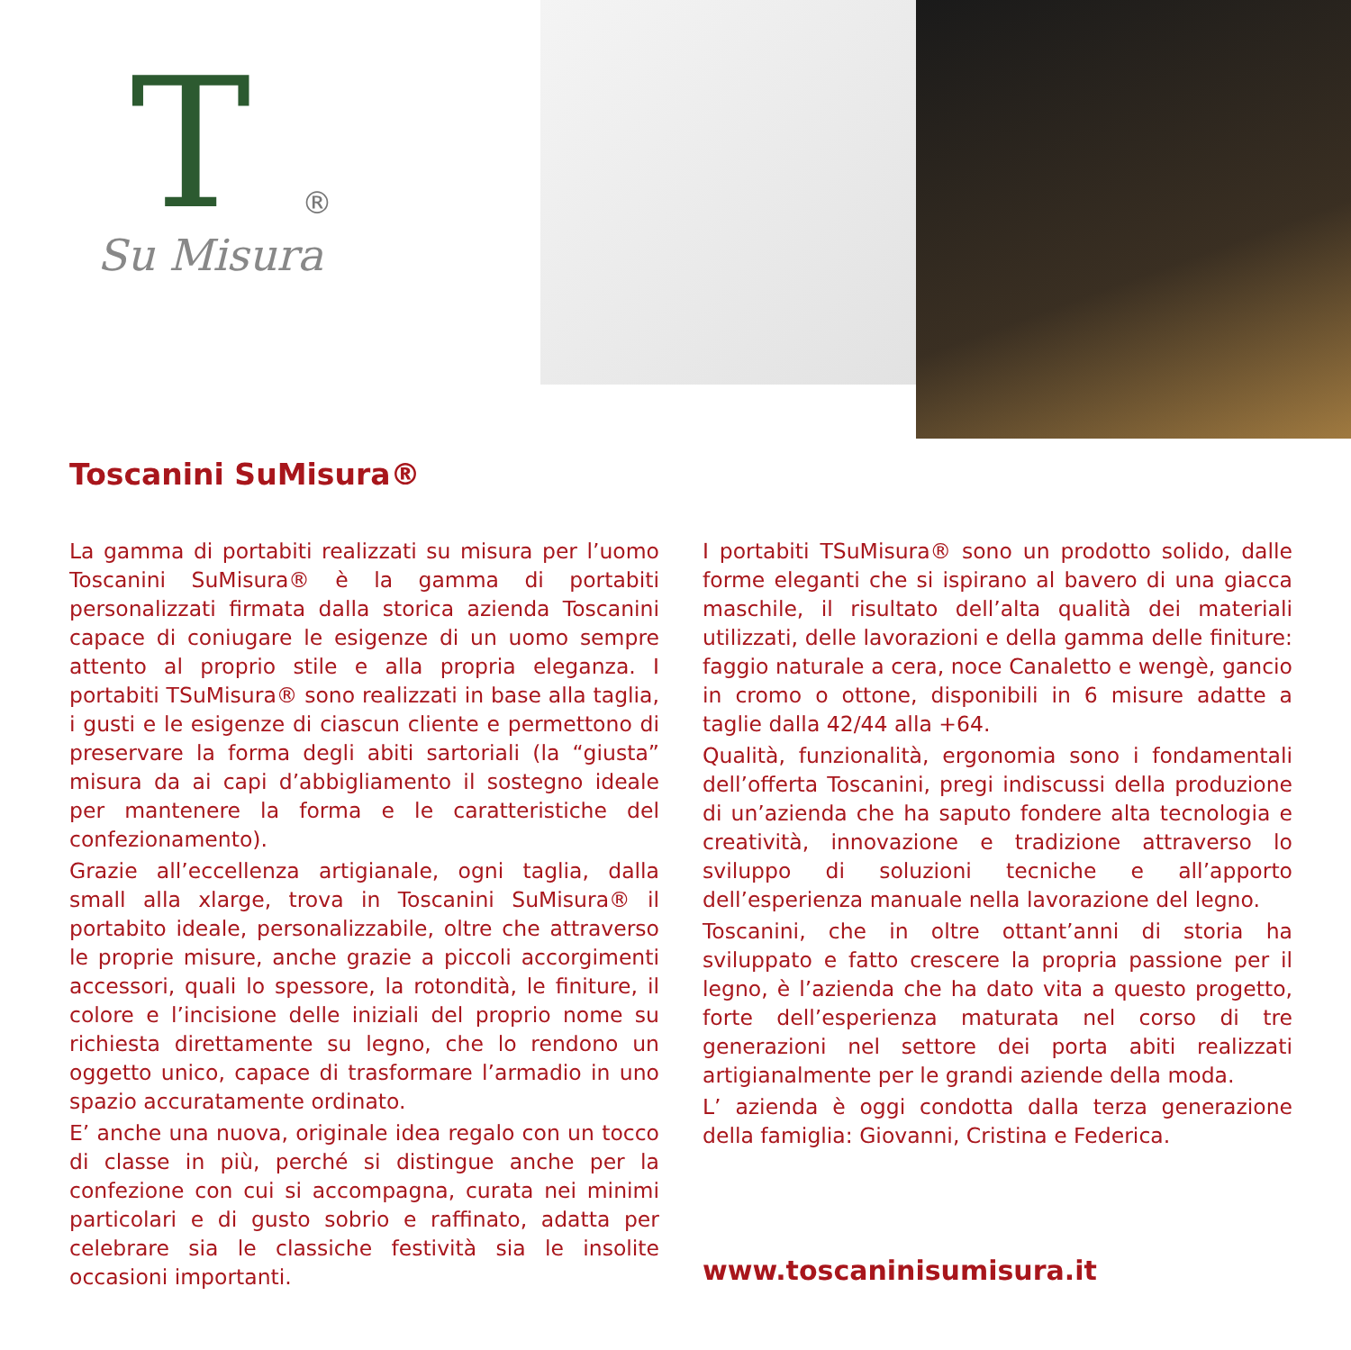T ®
Su Misura
Toscanini SuMisura®
La gamma di portabiti realizzati su misura per l’uomo Toscanini SuMisura® è la gamma di portabiti personalizzati firmata dalla storica azienda Toscanini capace di coniugare le esigenze di un uomo sempre attento al proprio stile e alla propria eleganza. I portabiti TSuMisura® sono realizzati in base alla taglia, i gusti e le esigenze di ciascun cliente e permettono di preservare la forma degli abiti sartoriali (la “giusta” misura da ai capi d’abbigliamento il sostegno ideale per mantenere la forma e le caratteristiche del confezionamento).
Grazie all’eccellenza artigianale, ogni taglia, dalla small alla xlarge, trova in Toscanini SuMisura® il portabito ideale, personalizzabile, oltre che attraverso le proprie misure, anche grazie a piccoli accorgimenti accessori, quali lo spessore, la rotondità, le finiture, il colore e l’incisione delle iniziali del proprio nome su richiesta direttamente su legno, che lo rendono un oggetto unico, capace di trasformare l’armadio in uno spazio accuratamente ordinato.
E’ anche una nuova, originale idea regalo con un tocco di classe in più, perché si distingue anche per la confezione con cui si accompagna, curata nei minimi particolari e di gusto sobrio e raffinato, adatta per celebrare sia le classiche festività sia le insolite occasioni importanti.
I portabiti TSuMisura® sono un prodotto solido, dalle forme eleganti che si ispirano al bavero di una giacca maschile, il risultato dell’alta qualità dei materiali utilizzati, delle lavorazioni e della gamma delle finiture: faggio naturale a cera, noce Canaletto e wengè, gancio in cromo o ottone, disponibili in 6 misure adatte a taglie dalla 42/44 alla +64.
Qualità, funzionalità, ergonomia sono i fondamentali dell’offerta Toscanini, pregi indiscussi della produzione di un’azienda che ha saputo fondere alta tecnologia e creatività, innovazione e tradizione attraverso lo sviluppo di soluzioni tecniche e all’apporto dell’esperienza manuale nella lavorazione del legno.
Toscanini, che in oltre ottant’anni di storia ha sviluppato e fatto crescere la propria passione per il legno, è l’azienda che ha dato vita a questo progetto, forte dell’esperienza maturata nel corso di tre generazioni nel settore dei porta abiti realizzati artigianalmente per le grandi aziende della moda.
L’ azienda è oggi condotta dalla terza generazione della famiglia: Giovanni, Cristina e Federica.
www.toscaninisumisura.it